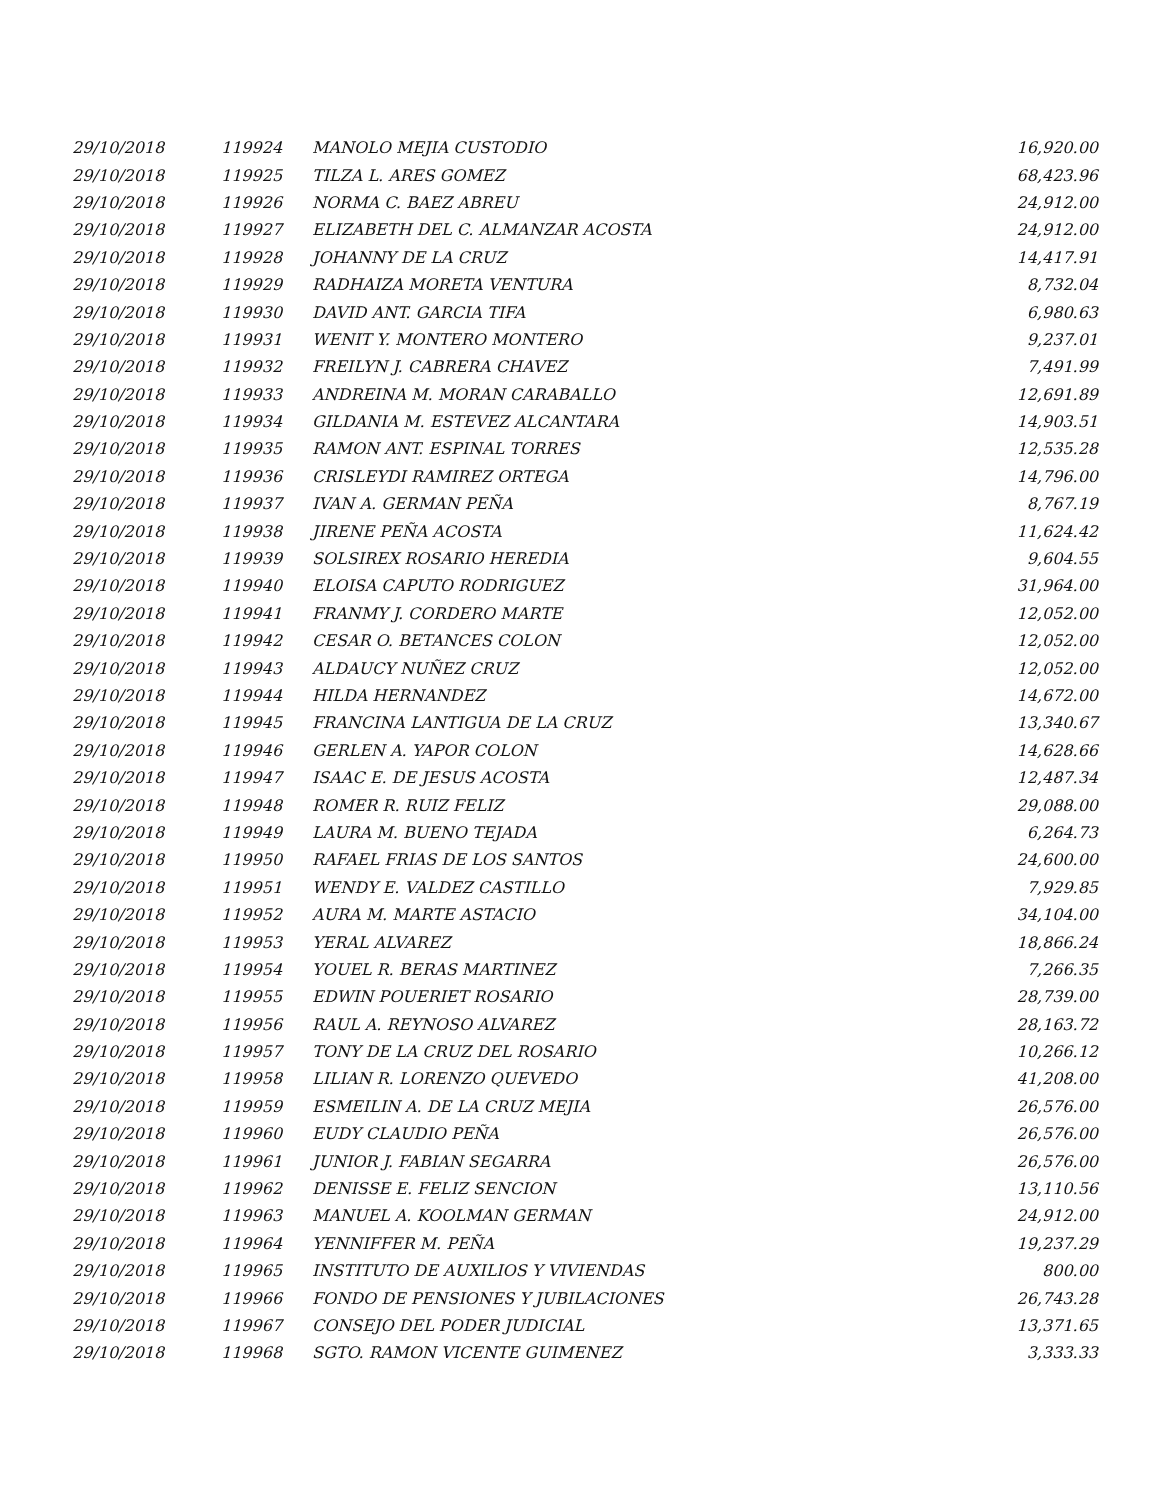| 29/10/2018 | 119924 | MANOLO MEJIA CUSTODIO | 16,920.00 |
| 29/10/2018 | 119925 | TILZA L. ARES GOMEZ | 68,423.96 |
| 29/10/2018 | 119926 | NORMA C. BAEZ ABREU | 24,912.00 |
| 29/10/2018 | 119927 | ELIZABETH DEL C. ALMANZAR ACOSTA | 24,912.00 |
| 29/10/2018 | 119928 | JOHANNY DE LA CRUZ | 14,417.91 |
| 29/10/2018 | 119929 | RADHAIZA MORETA VENTURA | 8,732.04 |
| 29/10/2018 | 119930 | DAVID ANT. GARCIA TIFA | 6,980.63 |
| 29/10/2018 | 119931 | WENIT Y. MONTERO MONTERO | 9,237.01 |
| 29/10/2018 | 119932 | FREILYN J. CABRERA CHAVEZ | 7,491.99 |
| 29/10/2018 | 119933 | ANDREINA M. MORAN CARABALLO | 12,691.89 |
| 29/10/2018 | 119934 | GILDANIA M. ESTEVEZ ALCANTARA | 14,903.51 |
| 29/10/2018 | 119935 | RAMON ANT. ESPINAL TORRES | 12,535.28 |
| 29/10/2018 | 119936 | CRISLEYDI RAMIREZ ORTEGA | 14,796.00 |
| 29/10/2018 | 119937 | IVAN A. GERMAN PEÑA | 8,767.19 |
| 29/10/2018 | 119938 | JIRENE PEÑA ACOSTA | 11,624.42 |
| 29/10/2018 | 119939 | SOLSIREX ROSARIO HEREDIA | 9,604.55 |
| 29/10/2018 | 119940 | ELOISA CAPUTO RODRIGUEZ | 31,964.00 |
| 29/10/2018 | 119941 | FRANMY J. CORDERO MARTE | 12,052.00 |
| 29/10/2018 | 119942 | CESAR O. BETANCES COLON | 12,052.00 |
| 29/10/2018 | 119943 | ALDAUCY NUÑEZ CRUZ | 12,052.00 |
| 29/10/2018 | 119944 | HILDA HERNANDEZ | 14,672.00 |
| 29/10/2018 | 119945 | FRANCINA LANTIGUA DE LA CRUZ | 13,340.67 |
| 29/10/2018 | 119946 | GERLEN A. YAPOR COLON | 14,628.66 |
| 29/10/2018 | 119947 | ISAAC E. DE JESUS ACOSTA | 12,487.34 |
| 29/10/2018 | 119948 | ROMER R. RUIZ FELIZ | 29,088.00 |
| 29/10/2018 | 119949 | LAURA M. BUENO TEJADA | 6,264.73 |
| 29/10/2018 | 119950 | RAFAEL FRIAS DE LOS SANTOS | 24,600.00 |
| 29/10/2018 | 119951 | WENDY E. VALDEZ CASTILLO | 7,929.85 |
| 29/10/2018 | 119952 | AURA M. MARTE ASTACIO | 34,104.00 |
| 29/10/2018 | 119953 | YERAL ALVAREZ | 18,866.24 |
| 29/10/2018 | 119954 | YOUEL R. BERAS MARTINEZ | 7,266.35 |
| 29/10/2018 | 119955 | EDWIN POUERIET ROSARIO | 28,739.00 |
| 29/10/2018 | 119956 | RAUL A. REYNOSO ALVAREZ | 28,163.72 |
| 29/10/2018 | 119957 | TONY DE LA CRUZ DEL ROSARIO | 10,266.12 |
| 29/10/2018 | 119958 | LILIAN R. LORENZO QUEVEDO | 41,208.00 |
| 29/10/2018 | 119959 | ESMEILIN A. DE LA CRUZ MEJIA | 26,576.00 |
| 29/10/2018 | 119960 | EUDY CLAUDIO PEÑA | 26,576.00 |
| 29/10/2018 | 119961 | JUNIOR J. FABIAN SEGARRA | 26,576.00 |
| 29/10/2018 | 119962 | DENISSE E. FELIZ SENCION | 13,110.56 |
| 29/10/2018 | 119963 | MANUEL A. KOOLMAN GERMAN | 24,912.00 |
| 29/10/2018 | 119964 | YENNIFFER M. PEÑA | 19,237.29 |
| 29/10/2018 | 119965 | INSTITUTO DE AUXILIOS Y VIVIENDAS | 800.00 |
| 29/10/2018 | 119966 | FONDO DE PENSIONES Y JUBILACIONES | 26,743.28 |
| 29/10/2018 | 119967 | CONSEJO DEL PODER JUDICIAL | 13,371.65 |
| 29/10/2018 | 119968 | SGTO. RAMON VICENTE GUIMENEZ | 3,333.33 |